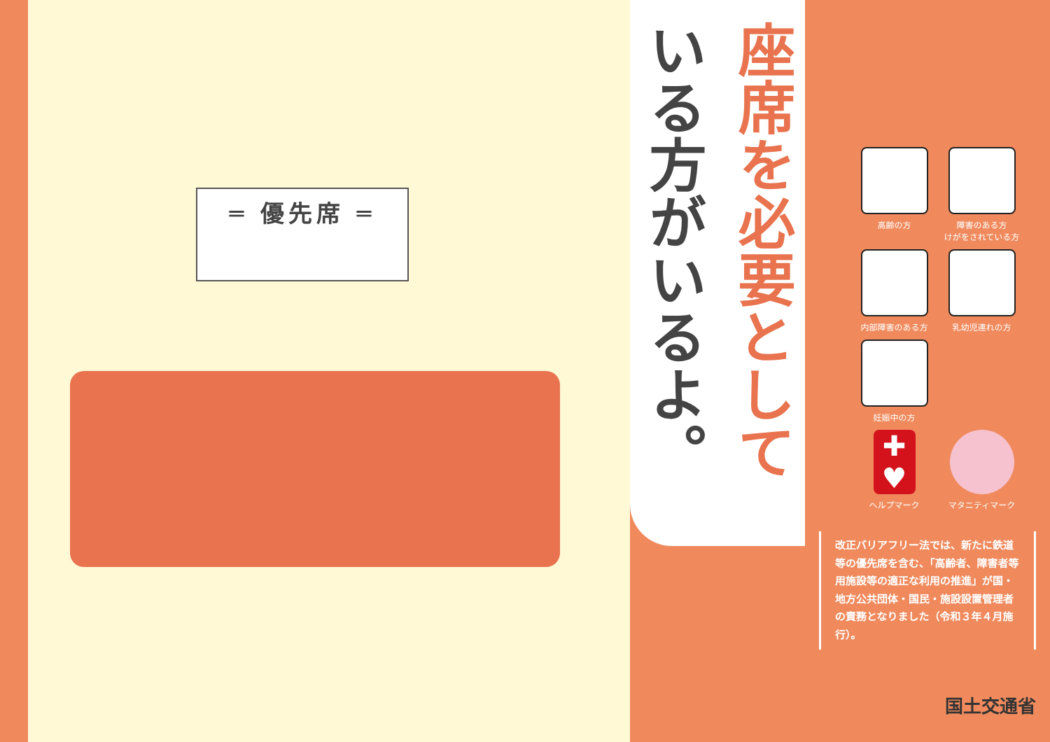═ 優先席 ═
座席を必要として
いる方がいるよ。
高齢の方
障害のある方
けがをされている方
内部障害のある方
乳幼児連れの方
妊娠中の方
✚
♥
ヘルプマーク
マタニティマーク
改正バリアフリー法では、新たに鉄道等の優先席を含む、「高齢者、障害者等用施設等の適正な利用の推進」が国・地方公共団体・国民・施設設置管理者の責務となりました（令和３年４月施行）。
国土交通省